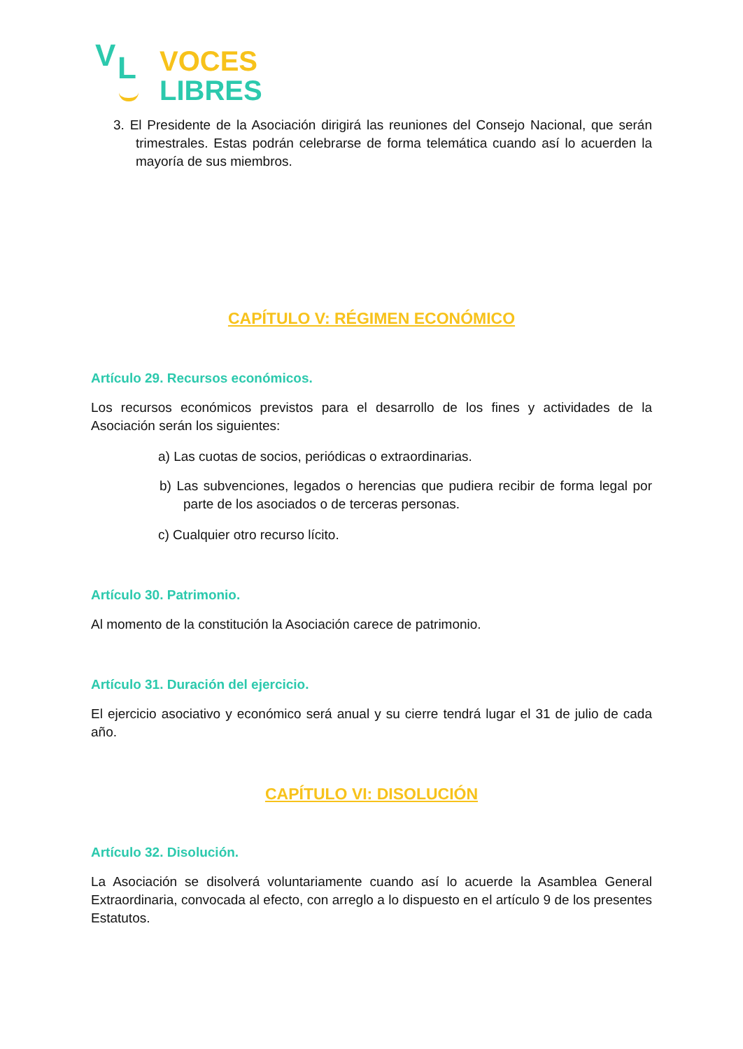V L
VOCES
LIBRES
3. El Presidente de la Asociación dirigirá las reuniones del Consejo Nacional, que serán trimestrales. Estas podrán celebrarse de forma telemática cuando así lo acuerden la mayoría de sus miembros.
CAPÍTULO V: RÉGIMEN ECONÓMICO
Artículo 29. Recursos económicos.
Los recursos económicos previstos para el desarrollo de los fines y actividades de la Asociación serán los siguientes:
a) Las cuotas de socios, periódicas o extraordinarias.
b) Las subvenciones, legados o herencias que pudiera recibir de forma legal por parte de los asociados o de terceras personas.
c) Cualquier otro recurso lícito.
Artículo 30. Patrimonio.
Al momento de la constitución la Asociación carece de patrimonio.
Artículo 31. Duración del ejercicio.
El ejercicio asociativo y económico será anual y su cierre tendrá lugar el 31 de julio de cada año.
CAPÍTULO VI: DISOLUCIÓN
Artículo 32. Disolución.
La Asociación se disolverá voluntariamente cuando así lo acuerde la Asamblea General Extraordinaria, convocada al efecto, con arreglo a lo dispuesto en el artículo 9 de los presentes Estatutos.